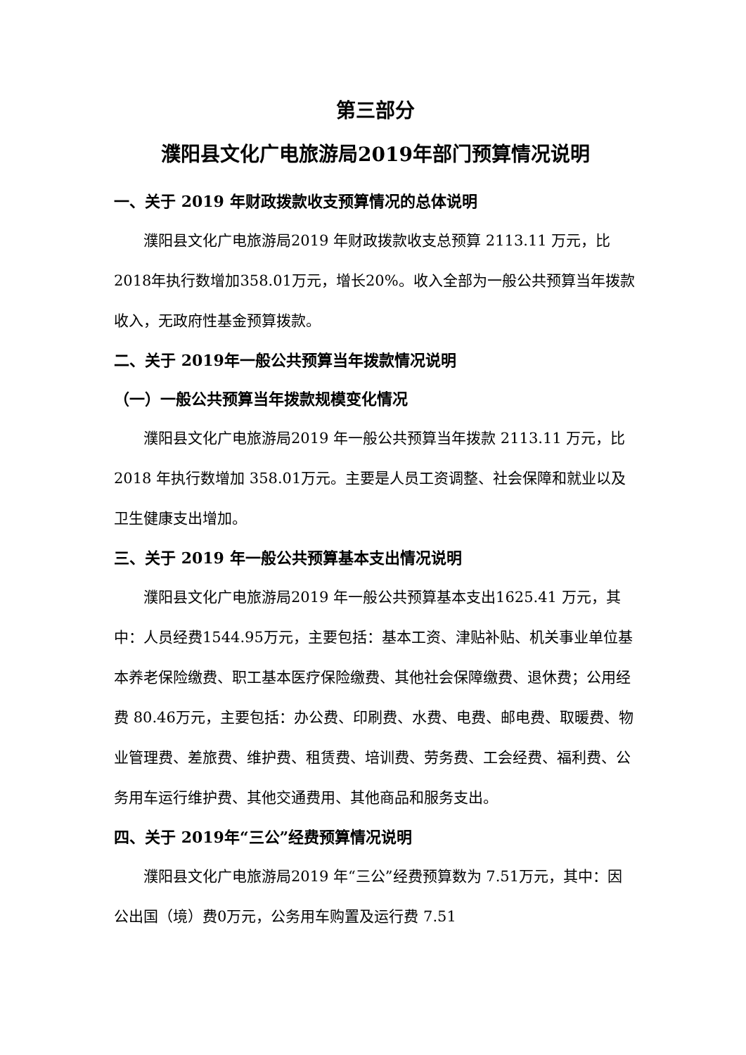第三部分
濮阳县文化广电旅游局2019年部门预算情况说明
一、关于 2019 年财政拨款收支预算情况的总体说明
濮阳县文化广电旅游局2019 年财政拨款收支总预算 2113.11 万元，比2018年执行数增加358.01万元，增长20%。收入全部为一般公共预算当年拨款收入，无政府性基金预算拨款。
二、关于 2019年一般公共预算当年拨款情况说明
（一）一般公共预算当年拨款规模变化情况
濮阳县文化广电旅游局2019 年一般公共预算当年拨款 2113.11 万元，比 2018 年执行数增加 358.01万元。主要是人员工资调整、社会保障和就业以及卫生健康支出增加。
三、关于 2019 年一般公共预算基本支出情况说明
濮阳县文化广电旅游局2019 年一般公共预算基本支出1625.41 万元，其中：人员经费1544.95万元，主要包括：基本工资、津贴补贴、机关事业单位基本养老保险缴费、职工基本医疗保险缴费、其他社会保障缴费、退休费；公用经费 80.46万元，主要包括：办公费、印刷费、水费、电费、邮电费、取暖费、物业管理费、差旅费、维护费、租赁费、培训费、劳务费、工会经费、福利费、公务用车运行维护费、其他交通费用、其他商品和服务支出。
四、关于 2019年“三公”经费预算情况说明
濮阳县文化广电旅游局2019 年“三公”经费预算数为 7.51万元，其中：因公出国（境）费0万元，公务用车购置及运行费 7.51